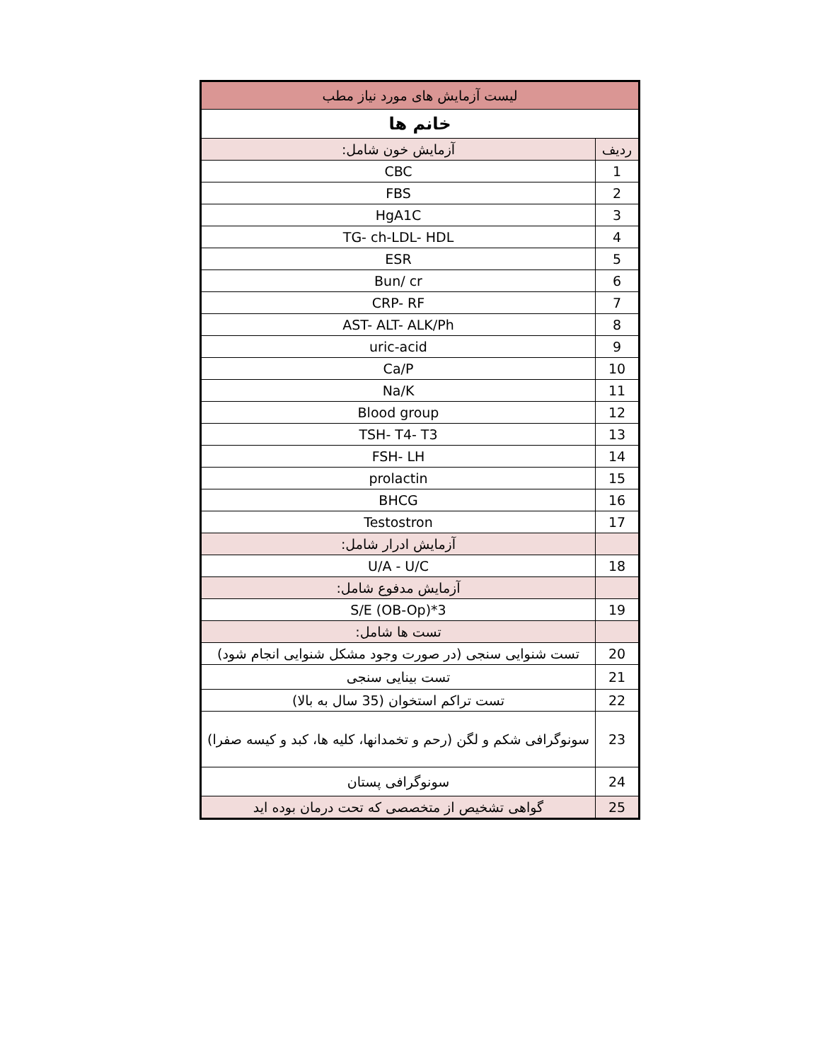| لیست آزمایش های مورد نیاز مطب | |
| خانم ها | |
| ردیف | آزمایش خون شامل: |
| 1 | CBC |
| 2 | FBS |
| 3 | HgA1C |
| 4 | TG- ch-LDL- HDL |
| 5 | ESR |
| 6 | Bun/ cr |
| 7 | CRP- RF |
| 8 | AST- ALT- ALK/Ph |
| 9 | uric-acid |
| 10 | Ca/P |
| 11 | Na/K |
| 12 | Blood group |
| 13 | TSH- T4- T3 |
| 14 | FSH- LH |
| 15 | prolactin |
| 16 | BHCG |
| 17 | Testostron |
| | آزمایش ادرار شامل: |
| 18 | U/A - U/C |
| | آزمایش مدفوع شامل: |
| 19 | S/E (OB-Op)*3 |
| | تست ها شامل: |
| 20 | تست شنوایی سنجی (در صورت وجود مشکل شنوایی انجام شود) |
| 21 | تست بینایی سنجی |
| 22 | تست تراکم استخوان (35 سال به بالا) |
| 23 | سونوگرافی شکم و لگن (رحم و تخمدانها، کلیه ها، کبد و کیسه صفرا) |
| 24 | سونوگرافی پستان |
| 25 | گواهی تشخیص از متخصصی که تحت درمان بوده اید |